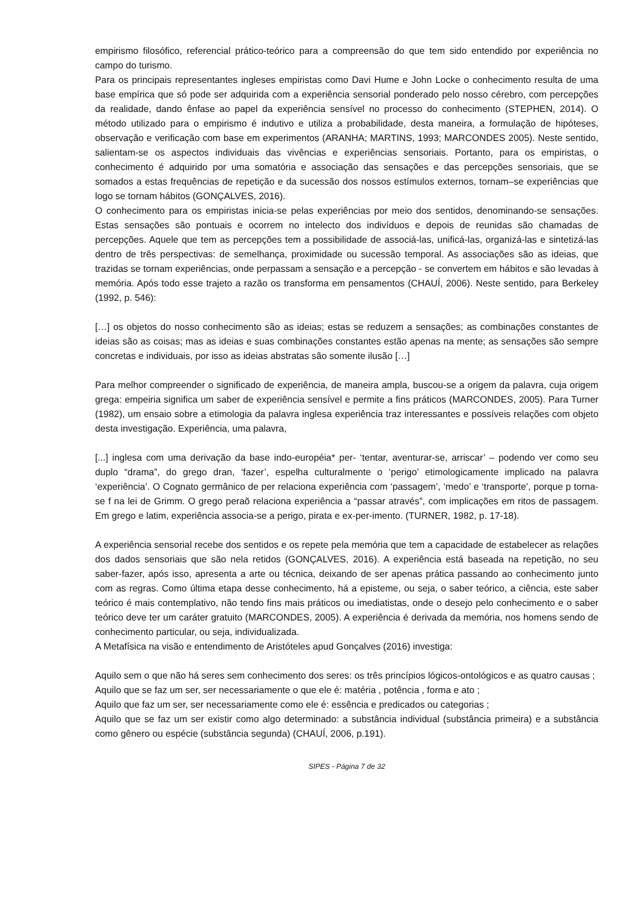empirismo filosófico, referencial prático-teórico para a compreensão do que tem sido entendido por experiência no campo do turismo.
Para os principais representantes ingleses empiristas como Davi Hume e John Locke o conhecimento resulta de uma base empírica que só pode ser adquirida com a experiência sensorial ponderado pelo nosso cérebro, com percepções da realidade, dando ênfase ao papel da experiência sensível no processo do conhecimento (STEPHEN, 2014). O método utilizado para o empirismo é indutivo e utiliza a probabilidade, desta maneira, a formulação de hipóteses, observação e verificação com base em experimentos (ARANHA; MARTINS, 1993; MARCONDES 2005). Neste sentido, salientam-se os aspectos individuais das vivências e experiências sensoriais. Portanto, para os empiristas, o conhecimento é adquirido por uma somatória e associação das sensações e das percepções sensoriais, que se somados a estas frequências de repetição e da sucessão dos nossos estímulos externos, tornam–se experiências que logo se tornam hábitos (GONÇALVES, 2016).
O conhecimento para os empiristas inicia-se pelas experiências por meio dos sentidos, denominando-se sensações. Estas sensações são pontuais e ocorrem no intelecto dos indivíduos e depois de reunidas são chamadas de percepções. Aquele que tem as percepções tem a possibilidade de associá-las, unificá-las, organizá-las e sintetizá-las dentro de três perspectivas: de semelhança, proximidade ou sucessão temporal. As associações são as ideias, que trazidas se tornam experiências, onde perpassam a sensação e a percepção - se convertem em hábitos e são levadas à memória. Após todo esse trajeto a razão os transforma em pensamentos (CHAUÍ, 2006). Neste sentido, para Berkeley (1992, p. 546):
[…] os objetos do nosso conhecimento são as ideias; estas se reduzem a sensações; as combinações constantes de ideias são as coisas; mas as ideias e suas combinações constantes estão apenas na mente; as sensações são sempre concretas e individuais, por isso as ideias abstratas são somente ilusão […]
Para melhor compreender o significado de experiência, de maneira ampla, buscou-se a origem da palavra, cuja origem grega: empeiria significa um saber de experiência sensível e permite a fins práticos (MARCONDES, 2005). Para Turner (1982), um ensaio sobre a etimologia da palavra inglesa experiência traz interessantes e possíveis relações com objeto desta investigação. Experiência, uma palavra,
[...] inglesa com uma derivação da base indo-européia* per- ‘tentar, aventurar-se, arriscar’ – podendo ver como seu duplo “drama”, do grego dran, ‘fazer’, espelha culturalmente o ‘perigo’ etimologicamente implicado na palavra ‘experiência’. O Cognato germânico de per relaciona experiência com ‘passagem’, ‘medo’ e ‘transporte’, porque p torna-se f na lei de Grimm. O grego peraõ relaciona experiência a “passar através”, com implicações em ritos de passagem. Em grego e latim, experiência associa-se a perigo, pirata e ex-per-imento. (TURNER, 1982, p. 17-18).
A experiência sensorial recebe dos sentidos e os repete pela memória que tem a capacidade de estabelecer as relações dos dados sensoriais que são nela retidos (GONÇALVES, 2016). A experiência está baseada na repetição, no seu saber-fazer, após isso, apresenta a arte ou técnica, deixando de ser apenas prática passando ao conhecimento junto com as regras. Como última etapa desse conhecimento, há a episteme, ou seja, o saber teórico, a ciência, este saber teórico é mais contemplativo, não tendo fins mais práticos ou imediatistas, onde o desejo pelo conhecimento e o saber teórico deve ter um caráter gratuito (MARCONDES, 2005). A experiência é derivada da memória, nos homens sendo de conhecimento particular, ou seja, individualizada.
A Metafísica na visão e entendimento de Aristóteles apud Gonçalves (2016) investiga:
Aquilo sem o que não há seres sem conhecimento dos seres: os três princípios lógicos-ontológicos e as quatro causas ;
Aquilo que se faz um ser, ser necessariamente o que ele é: matéria , potência , forma e ato ;
Aquilo que faz um ser, ser necessariamente como ele é: essência e predicados ou categorias ;
Aquilo que se faz um ser existir como algo determinado: a substância individual (substância primeira) e a substância como gênero ou espécie (substância segunda) (CHAUÍ, 2006, p.191).
SIPES - Página 7 de 32